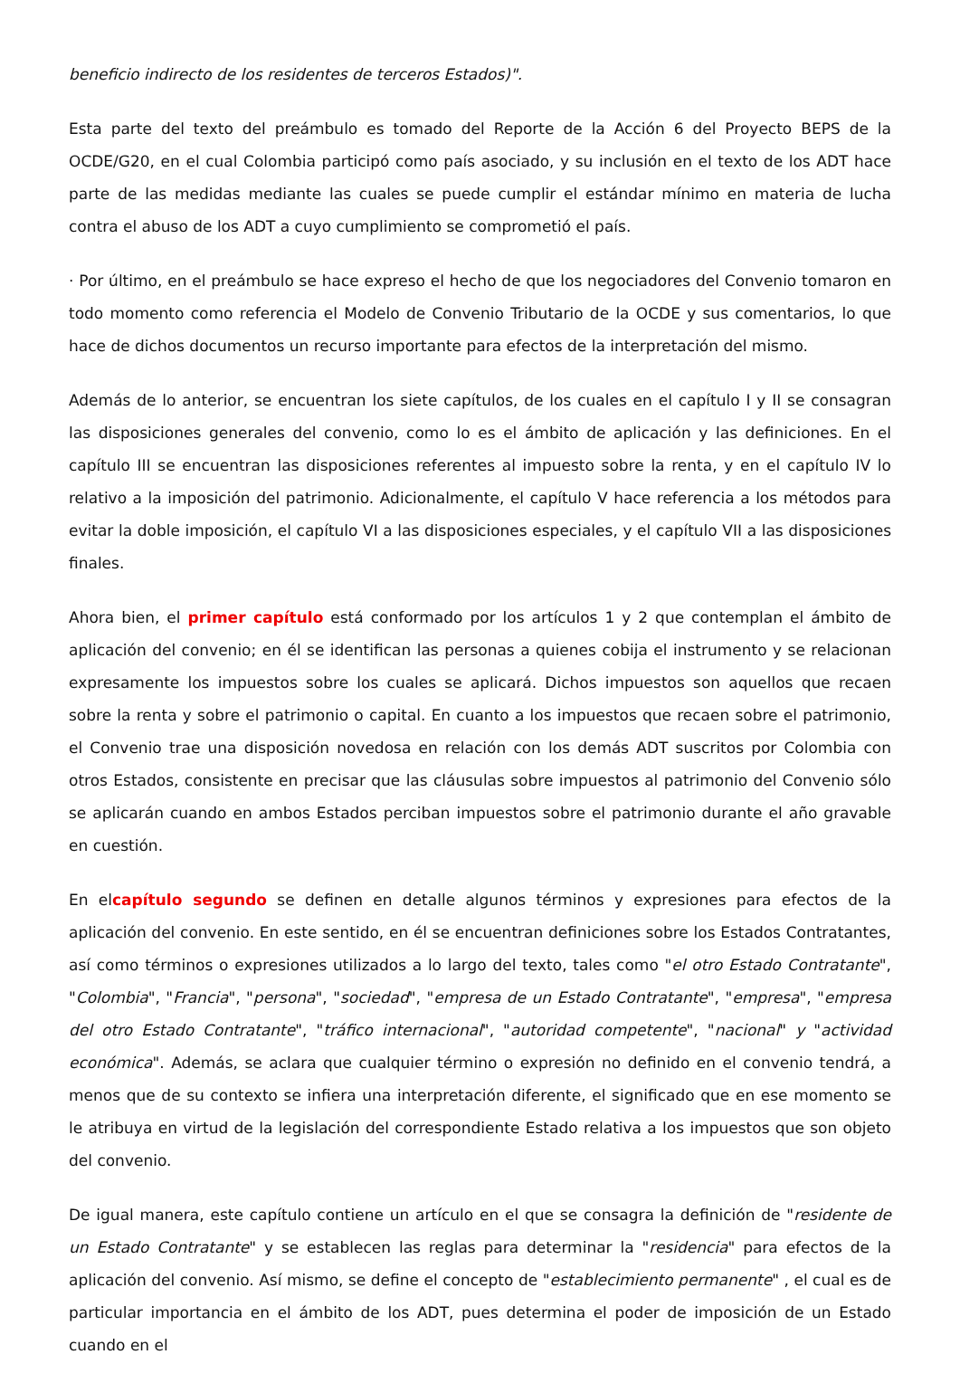beneficio indirecto de los residentes de terceros Estados)".
Esta parte del texto del preámbulo es tomado del Reporte de la Acción 6 del Proyecto BEPS de la OCDE/G20, en el cual Colombia participó como país asociado, y su inclusión en el texto de los ADT hace parte de las medidas mediante las cuales se puede cumplir el estándar mínimo en materia de lucha contra el abuso de los ADT a cuyo cumplimiento se comprometió el país.
· Por último, en el preámbulo se hace expreso el hecho de que los negociadores del Convenio tomaron en todo momento como referencia el Modelo de Convenio Tributario de la OCDE y sus comentarios, lo que hace de dichos documentos un recurso importante para efectos de la interpretación del mismo.
Además de lo anterior, se encuentran los siete capítulos, de los cuales en el capítulo I y II se consagran las disposiciones generales del convenio, como lo es el ámbito de aplicación y las definiciones. En el capítulo III se encuentran las disposiciones referentes al impuesto sobre la renta, y en el capítulo IV lo relativo a la imposición del patrimonio. Adicionalmente, el capítulo V hace referencia a los métodos para evitar la doble imposición, el capítulo VI a las disposiciones especiales, y el capítulo VII a las disposiciones finales.
Ahora bien, el primer capítulo está conformado por los artículos 1 y 2 que contemplan el ámbito de aplicación del convenio; en él se identifican las personas a quienes cobija el instrumento y se relacionan expresamente los impuestos sobre los cuales se aplicará. Dichos impuestos son aquellos que recaen sobre la renta y sobre el patrimonio o capital. En cuanto a los impuestos que recaen sobre el patrimonio, el Convenio trae una disposición novedosa en relación con los demás ADT suscritos por Colombia con otros Estados, consistente en precisar que las cláusulas sobre impuestos al patrimonio del Convenio sólo se aplicarán cuando en ambos Estados perciban impuestos sobre el patrimonio durante el año gravable en cuestión.
En elcapítulo segundo se definen en detalle algunos términos y expresiones para efectos de la aplicación del convenio. En este sentido, en él se encuentran definiciones sobre los Estados Contratantes, así como términos o expresiones utilizados a lo largo del texto, tales como "el otro Estado Contratante", "Colombia", "Francia", "persona", "sociedad", "empresa de un Estado Contratante", "empresa", "empresa del otro Estado Contratante", "tráfico internacional", "autoridad competente", "nacional" y "actividad económica". Además, se aclara que cualquier término o expresión no definido en el convenio tendrá, a menos que de su contexto se infiera una interpretación diferente, el significado que en ese momento se le atribuya en virtud de la legislación del correspondiente Estado relativa a los impuestos que son objeto del convenio.
De igual manera, este capítulo contiene un artículo en el que se consagra la definición de "residente de un Estado Contratante" y se establecen las reglas para determinar la "residencia" para efectos de la aplicación del convenio. Así mismo, se define el concepto de "establecimiento permanente" , el cual es de particular importancia en el ámbito de los ADT, pues determina el poder de imposición de un Estado cuando en el